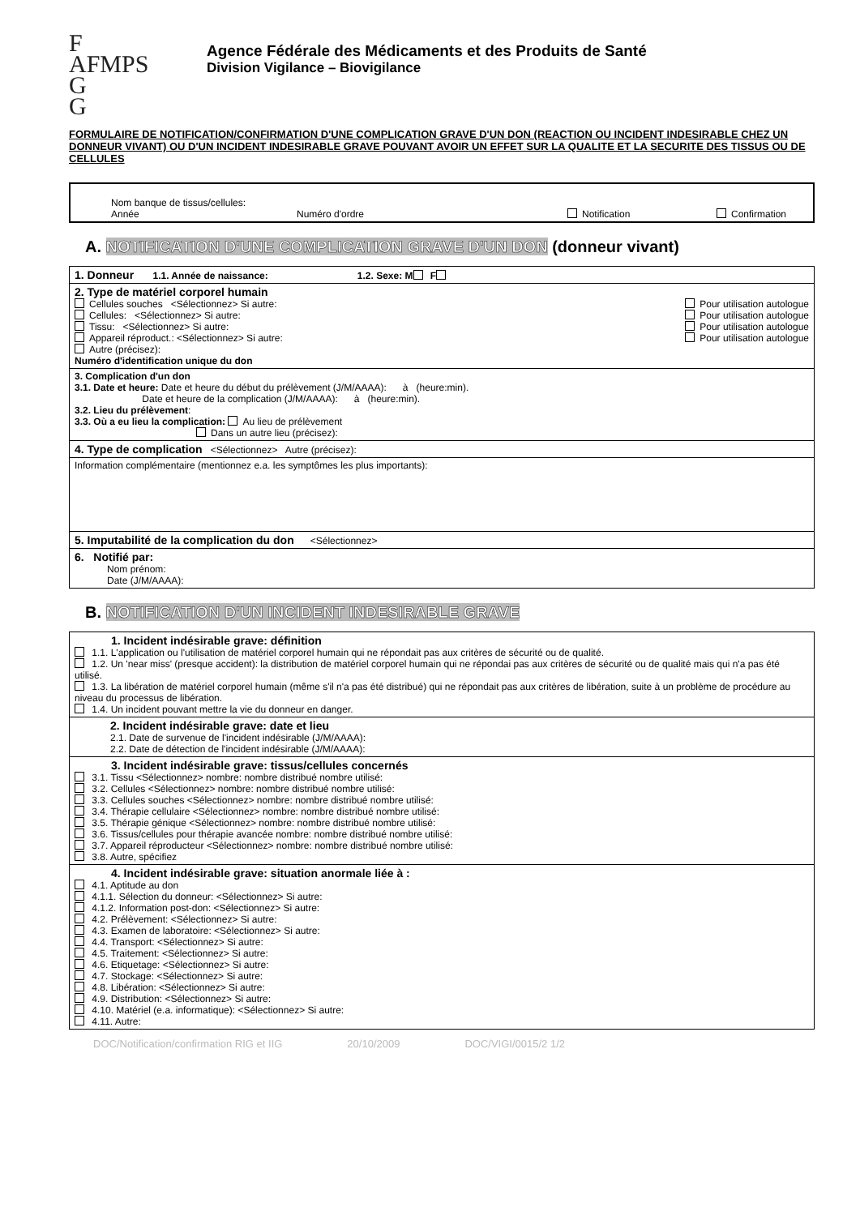F
AFMPS
G
G
Agence Fédérale des Médicaments et des Produits de Santé
Division Vigilance – Biovigilance
FORMULAIRE DE NOTIFICATION/CONFIRMATION D'UNE COMPLICATION GRAVE D'UN DON (REACTION OU INCIDENT INDESIRABLE CHEZ UN DONNEUR VIVANT) OU D'UN INCIDENT INDESIRABLE GRAVE POUVANT AVOIR UN EFFET SUR LA QUALITE ET LA SECURITE DES TISSUS OU DE CELLULES
Nom banque de tissus/cellules:
Année Numéro d'ordre Notification Confirmation
A. NOTIFICATION D'UNE COMPLICATION GRAVE D'UN DON (donneur vivant)
1. Donneur 1.1. Année de naissance: 1.2. Sexe: M F
2. Type de matériel corporel humain
Cellules souches <Sélectionnez> Si autre: Pour utilisation autologue
Cellules: <Sélectionnez> Si autre: Pour utilisation autologue
Tissu: <Sélectionnez> Si autre: Pour utilisation autologue
Appareil réproduct.: <Sélectionnez> Si autre: Pour utilisation autologue
Autre (précisez):
Numéro d'identification unique du don
3. Complication d'un don
3.1. Date et heure: Date et heure du début du prélèvement (J/M/AAAA): à (heure:min).
Date et heure de la complication (J/M/AAAA): à (heure:min).
3.2. Lieu du prélèvement:
3.3. Où a eu lieu la complication: Au lieu de prélèvement
Dans un autre lieu (précisez):
4. Type de complication <Sélectionnez> Autre (précisez):
Information complémentaire (mentionnez e.a. les symptômes les plus importants):
5. Imputabilité de la complication du don <Sélectionnez>
6. Notifié par:
Nom prénom:
Date (J/M/AAAA):
B. NOTIFICATION D'UN INCIDENT INDESIRABLE GRAVE
1. Incident indésirable grave: définition
1.1. L'application ou l'utilisation de matériel corporel humain qui ne répondait pas aux critères de sécurité ou de qualité.
1.2. Un 'near miss' (presque accident): la distribution de matériel corporel humain qui ne répondai pas aux critères de sécurité ou de qualité mais qui n'a pas été utilisé.
1.3. La libération de matériel corporel humain (même s'il n'a pas été distribué) qui ne répondait pas aux critères de libération, suite à un problème de procédure au niveau du processus de libération.
1.4. Un incident pouvant mettre la vie du donneur en danger.
2. Incident indésirable grave: date et lieu
2.1. Date de survenue de l'incident indésirable (J/M/AAAA):
2.2. Date de détection de l'incident indésirable (J/M/AAAA):
3. Incident indésirable grave: tissus/cellules concernés
3.1. Tissu <Sélectionnez> nombre: nombre distribué nombre utilisé:
3.2. Cellules <Sélectionnez> nombre: nombre distribué nombre utilisé:
3.3. Cellules souches <Sélectionnez> nombre: nombre distribué nombre utilisé:
3.4. Thérapie cellulaire <Sélectionnez> nombre: nombre distribué nombre utilisé:
3.5. Thérapie génique <Sélectionnez> nombre: nombre distribué nombre utilisé:
3.6. Tissus/cellules pour thérapie avancée nombre: nombre distribué nombre utilisé:
3.7. Appareil réproducteur <Sélectionnez> nombre: nombre distribué nombre utilisé:
3.8. Autre, spécifiez
4. Incident indésirable grave: situation anormale liée à :
4.1. Aptitude au don
4.1.1. Sélection du donneur: <Sélectionnez> Si autre:
4.1.2. Information post-don: <Sélectionnez> Si autre:
4.2. Prélèvement: <Sélectionnez> Si autre:
4.3. Examen de laboratoire: <Sélectionnez> Si autre:
4.4. Transport: <Sélectionnez> Si autre:
4.5. Traitement: <Sélectionnez> Si autre:
4.6. Etiquetage: <Sélectionnez> Si autre:
4.7. Stockage: <Sélectionnez> Si autre:
4.8. Libération: <Sélectionnez> Si autre:
4.9. Distribution: <Sélectionnez> Si autre:
4.10. Matériel (e.a. informatique): <Sélectionnez> Si autre:
4.11. Autre:
DOC/Notification/confirmation RIG et IIG 20/10/2009 DOC/VIGI/0015/2 1/2